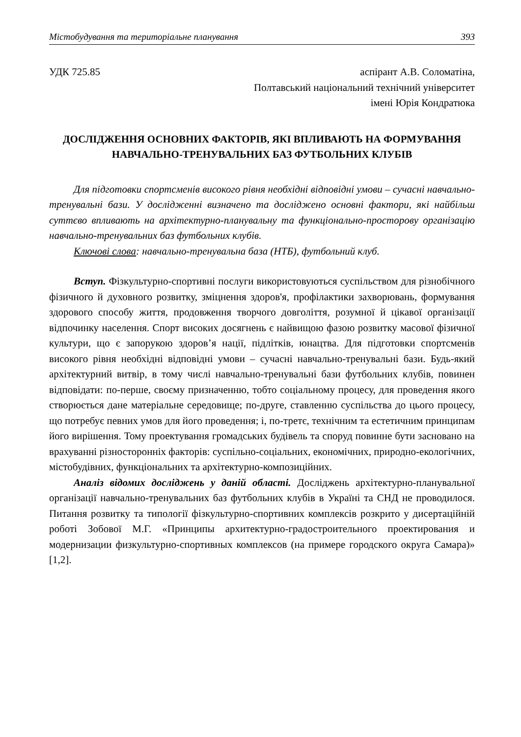Містобудування та територіальне планування 393
УДК 725.85 аспірант А.В. Соломатіна,
Полтавський національний технічний університет
імені Юрія Кондратюка
ДОСЛІДЖЕННЯ ОСНОВНИХ ФАКТОРІВ, ЯКІ ВПЛИВАЮТЬ НА ФОРМУВАННЯ НАВЧАЛЬНО-ТРЕНУВАЛЬНИХ БАЗ ФУТБОЛЬНИХ КЛУБІВ
Для підготовки спортсменів високого рівня необхідні відповідні умови – сучасні навчально-тренувальні бази. У дослідженні визначено та досліджено основні фактори, які найбільш суттєво впливають на архітектурно-планувальну та функціонально-просторову організацію навчально-тренувальних баз футбольних клубів.
Ключові слова: навчально-тренувальна база (НТБ), футбольний клуб.
Вступ. Фізкультурно-спортивні послуги використовуються суспільством для різнобічного фізичного й духовного розвитку, зміцнення здоров'я, профілактики захворювань, формування здорового способу життя, продовження творчого довголіття, розумної й цікавої організації відпочинку населення. Спорт високих досягнень є найвищою фазою розвитку масової фізичної культури, що є запорукою здоров’я нації, підлітків, юнацтва. Для підготовки спортсменів високого рівня необхідні відповідні умови – сучасні навчально-тренувальні бази. Будь-який архітектурний витвір, в тому числі навчально-тренувальні бази футбольних клубів, повинен відповідати: по-перше, своєму призначенню, тобто соціальному процесу, для проведення якого створюється дане матеріальне середовище; по-друге, ставленню суспільства до цього процесу, що потребує певних умов для його проведення; і, по-третє, технічним та естетичним принципам його вирішення. Тому проектування громадських будівель та споруд повинне бути засновано на врахуванні різносторонніх факторів: суспільно-соціальних, економічних, природно-екологічних, містобудівних, функціональних та архітектурно-композиційних.
Аналіз відомих досліджень у даній області. Досліджень архітектурно-планувальної організації навчально-тренувальних баз футбольних клубів в Україні та СНД не проводилося. Питання розвитку та типології фізкультурно-спортивних комплексів розкрито у дисертаційній роботі Зобової М.Г. «Принципы архитектурно-градостроительного проектирования и модернизации физкультурно-спортивных комплексов (на примере городского округа Самара)» [1,2].